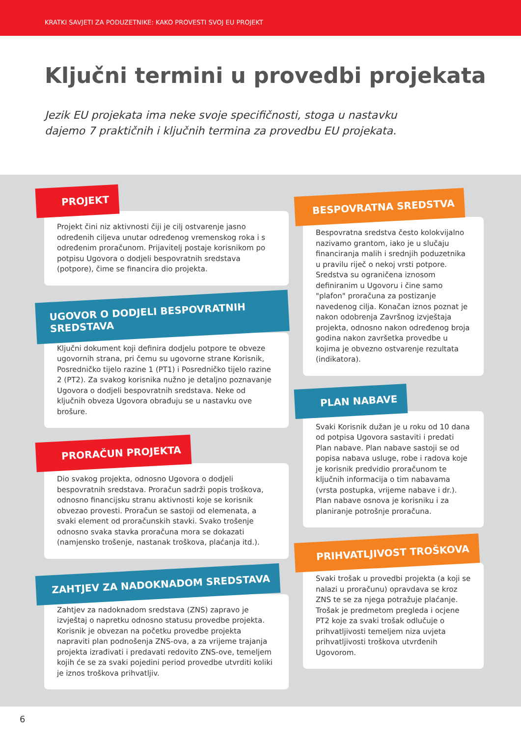KRATKI SAVJETI ZA PODUZETNIKE: KAKO PROVESTI SVOJ EU PROJEKT
Ključni termini u provedbi projekata
Jezik EU projekata ima neke svoje specifičnosti, stoga u nastavku dajemo 7 praktičnih i ključnih termina za provedbu EU projekata.
PROJEKT
Projekt čini niz aktivnosti čiji je cilj ostvarenje jasno određenih ciljeva unutar određenog vremenskog roka i s određenim proračunom. Prijavitelj postaje korisnikom po potpisu Ugovora o dodjeli bespovratnih sredstava (potpore), čime se financira dio projekta.
UGOVOR O DODJELI BESPOVRATNIH SREDSTAVA
Ključni dokument koji definira dodjelu potpore te obveze ugovornih strana, pri čemu su ugovorne strane Korisnik, Posredničko tijelo razine 1 (PT1) i Posredničko tijelo razine 2 (PT2). Za svakog korisnika nužno je detaljno poznavanje Ugovora o dodjeli bespovratnih sredstava. Neke od ključnih obveza Ugovora obrađuju se u nastavku ove brošure.
PRORAČUN PROJEKTA
Dio svakog projekta, odnosno Ugovora o dodjeli bespovratnih sredstava. Proračun sadrži popis troškova, odnosno financijsku stranu aktivnosti koje se korisnik obvezao provesti. Proračun se sastoji od elemenata, a svaki element od proračunskih stavki. Svako trošenje odnosno svaka stavka proračuna mora se dokazati (namjensko trošenje, nastanak troškova, plaćanja itd.).
ZAHTJEV ZA NADOKNADOM SREDSTAVA
Zahtjev za nadoknadom sredstava (ZNS) zapravo je izvještaj o napretku odnosno statusu provedbe projekta. Korisnik je obvezan na početku provedbe projekta napraviti plan podnošenja ZNS-ova, a za vrijeme trajanja projekta izrađivati i predavati redovito ZNS-ove, temeljem kojih će se za svaki pojedini period provedbe utvrditi koliki je iznos troškova prihvatljiv.
BESPOVRATNA SREDSTVA
Bespovratna sredstva često kolokvijalno nazivamo grantom, iako je u slučaju financiranja malih i srednjih poduzetnika u pravilu riječ o nekoj vrsti potpore. Sredstva su ograničena iznosom definiranim u Ugovoru i čine samo "plafon" proračuna za postizanje navedenog cilja. Konačan iznos poznat je nakon odobrenja Završnog izvještaja projekta, odnosno nakon određenog broja godina nakon završetka provedbe u kojima je obvezno ostvarenje rezultata (indikatora).
PLAN NABAVE
Svaki Korisnik dužan je u roku od 10 dana od potpisa Ugovora sastaviti i predati Plan nabave. Plan nabave sastoji se od popisa nabava usluge, robe i radova koje je korisnik predvidio proračunom te ključnih informacija o tim nabavama (vrsta postupka, vrijeme nabave i dr.). Plan nabave osnova je korisniku i za planiranje potrošnje proračuna.
PRIHVATLJIVOST TROŠKOVA
Svaki trošak u provedbi projekta (a koji se nalazi u proračunu) opravdava se kroz ZNS te se za njega potražuje plaćanje. Trošak je predmetom pregleda i ocjene PT2 koje za svaki trošak odlučuje o prihvatljivosti temeljem niza uvjeta prihvatljivosti troškova utvrđenih Ugovorom.
6